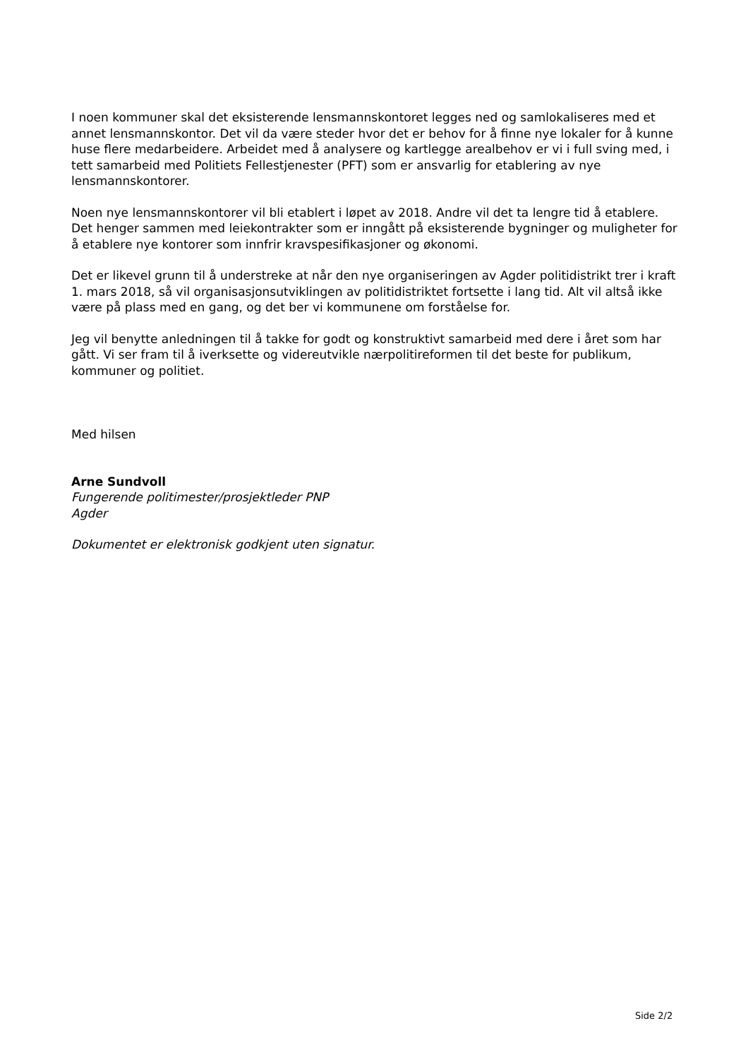I noen kommuner skal det eksisterende lensmannskontoret legges ned og samlokaliseres med et annet lensmannskontor. Det vil da være steder hvor det er behov for å finne nye lokaler for å kunne huse flere medarbeidere. Arbeidet med å analysere og kartlegge arealbehov er vi i full sving med, i tett samarbeid med Politiets Fellestjenester (PFT) som er ansvarlig for etablering av nye lensmannskontorer.
Noen nye lensmannskontorer vil bli etablert i løpet av 2018. Andre vil det ta lengre tid å etablere. Det henger sammen med leiekontrakter som er inngått på eksisterende bygninger og muligheter for å etablere nye kontorer som innfrir kravspesifikasjoner og økonomi.
Det er likevel grunn til å understreke at når den nye organiseringen av Agder politidistrikt trer i kraft 1. mars 2018, så vil organisasjonsutviklingen av politidistriktet fortsette i lang tid. Alt vil altså ikke være på plass med en gang, og det ber vi kommunene om forståelse for.
Jeg vil benytte anledningen til å takke for godt og konstruktivt samarbeid med dere i året som har gått. Vi ser fram til å iverksette og videreutvikle nærpolitireformen til det beste for publikum, kommuner og politiet.
Med hilsen
Arne Sundvoll
Fungerende politimester/prosjektleder PNP
Agder
Dokumentet er elektronisk godkjent uten signatur.
Side 2/2